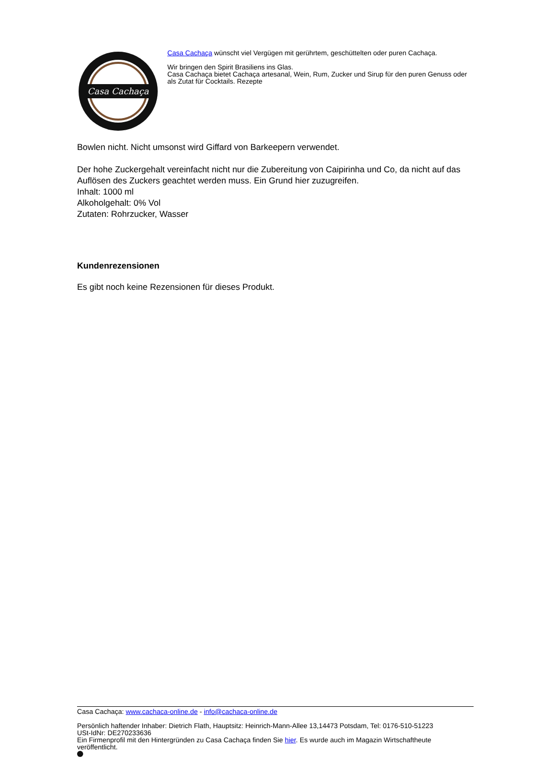Casa Cachaça
Casa Cachaça wünscht viel Vergügen mit gerührtem, geschüttelten oder puren Cachaça.
Wir bringen den Spirit Brasiliens ins Glas.
Casa Cachaça bietet Cachaça artesanal, Wein, Rum, Zucker und Sirup für den puren Genuss oder als Zutat für Cocktails. Rezepte
Bowlen nicht. Nicht umsonst wird Giffard von Barkeepern verwendet.
Der hohe Zuckergehalt vereinfacht nicht nur die Zubereitung von Caipirinha und Co, da nicht auf das Auflösen des Zuckers geachtet werden muss. Ein Grund hier zuzugreifen.
Inhalt: 1000 ml
Alkoholgehalt: 0% Vol
Zutaten: Rohrzucker, Wasser
Kundenrezensionen
Es gibt noch keine Rezensionen für dieses Produkt.
Casa Cachaça: www.cachaca-online.de - info@cachaca-online.de
Persönlich haftender Inhaber: Dietrich Flath, Hauptsitz: Heinrich-Mann-Allee 13,14473 Potsdam, Tel: 0176-510-51223
USt-IdNr: DE270233636
Ein Firmenprofil mit den Hintergründen zu Casa Cachaça finden Sie hier. Es wurde auch im Magazin Wirtschaftheute veröffentlicht.